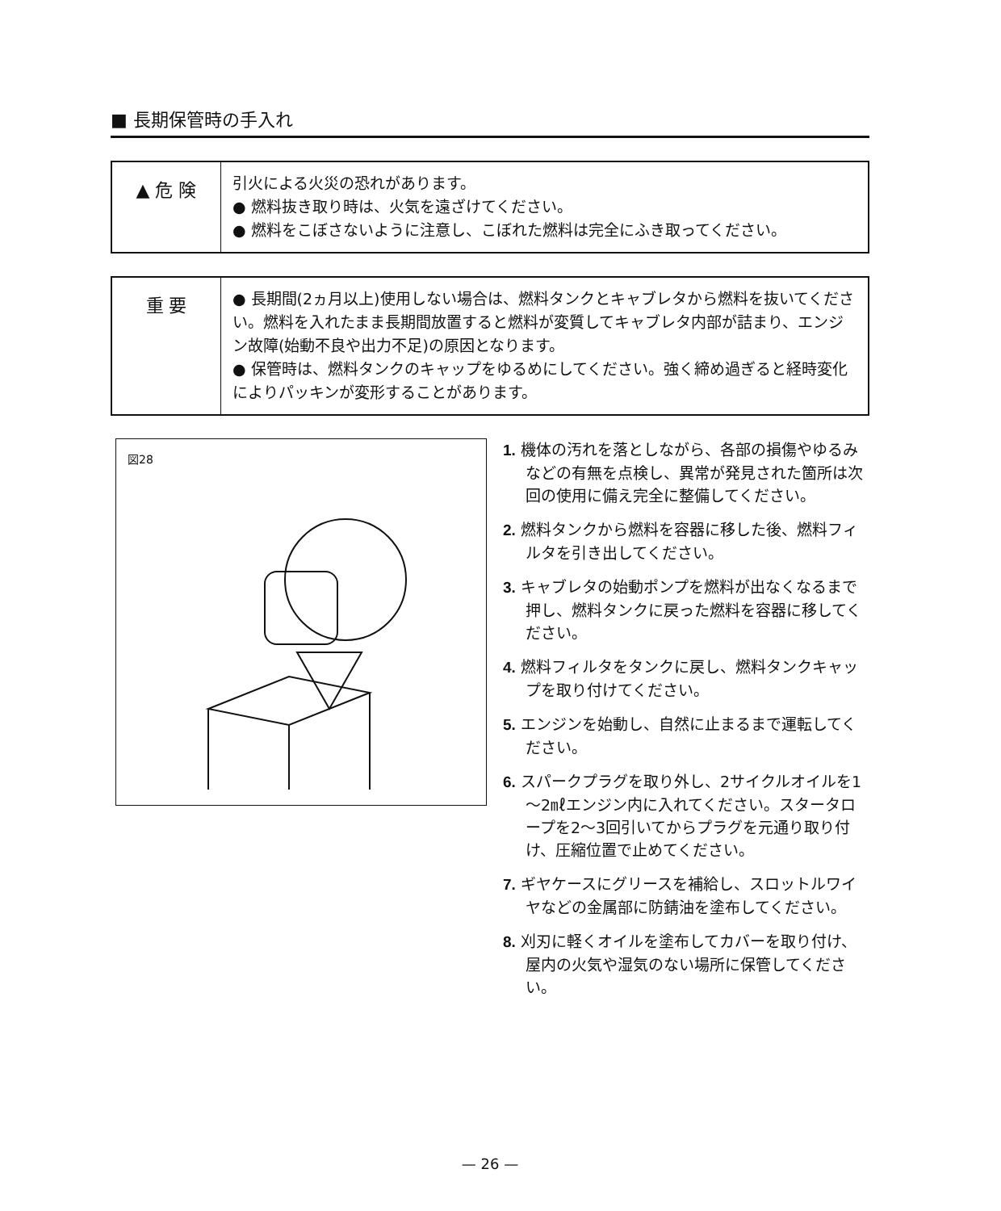■ 長期保管時の手入れ
▲ 危 険
引火による火災の恐れがあります。
● 燃料抜き取り時は、火気を遠ざけてください。
● 燃料をこぼさないように注意し、こぼれた燃料は完全にふき取ってください。
重 要
● 長期間(2ヵ月以上)使用しない場合は、燃料タンクとキャブレタから燃料を抜いてください。燃料を入れたまま長期間放置すると燃料が変質してキャブレタ内部が詰まり、エンジン故障(始動不良や出力不足)の原因となります。
● 保管時は、燃料タンクのキャップをゆるめにしてください。強く締め過ぎると経時変化によりパッキンが変形することがあります。
図28
1. 機体の汚れを落としながら、各部の損傷やゆるみなどの有無を点検し、異常が発見された箇所は次回の使用に備え完全に整備してください。
2. 燃料タンクから燃料を容器に移した後、燃料フィルタを引き出してください。
3. キャブレタの始動ポンプを燃料が出なくなるまで押し、燃料タンクに戻った燃料を容器に移してください。
4. 燃料フィルタをタンクに戻し、燃料タンクキャップを取り付けてください。
5. エンジンを始動し、自然に止まるまで運転してください。
6. スパークプラグを取り外し、2サイクルオイルを1～2㎖エンジン内に入れてください。スタータロープを2～3回引いてからプラグを元通り取り付け、圧縮位置で止めてください。
7. ギヤケースにグリースを補給し、スロットルワイヤなどの金属部に防錆油を塗布してください。
8. 刈刃に軽くオイルを塗布してカバーを取り付け、屋内の火気や湿気のない場所に保管してください。
— 26 —